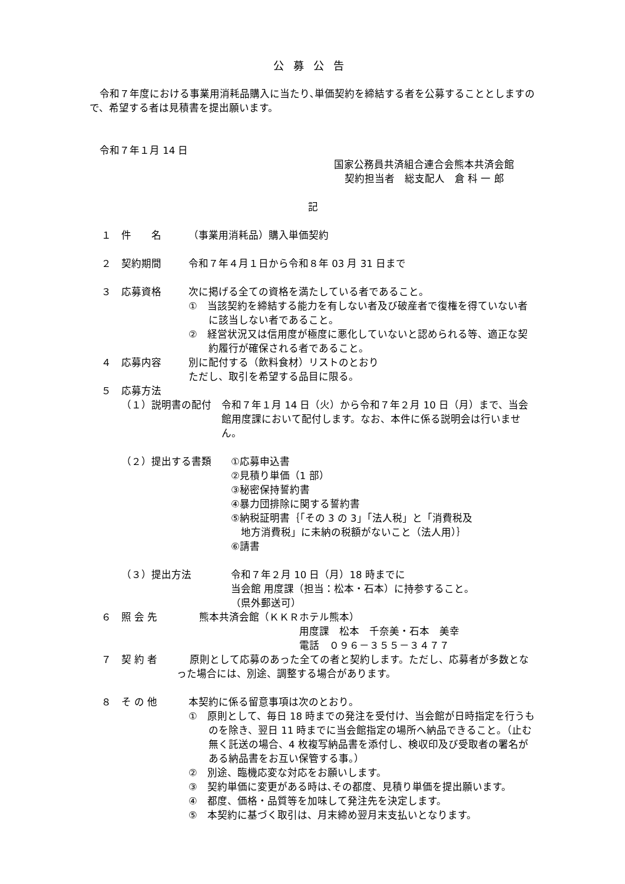公募公告
令和７年度における事業用消耗品購入に当たり､単価契約を締結する者を公募することとしますので、希望する者は見積書を提出願います。
令和７年１月 14 日
国家公務員共済組合連合会熊本共済会館
契約担当者　総支配人　倉 科 一 郎
記
１ 件　　名 （事業用消耗品）購入単価契約
２ 契約期間 令和７年４月１日から令和８年 03 月 31 日まで
３ 応募資格 次に掲げる全ての資格を満たしている者であること。
①　当該契約を締結する能力を有しない者及び破産者で復権を得ていない者に該当しない者であること。
②　経営状況又は信用度が極度に悪化していないと認められる等、適正な契約履行が確保される者であること。
４ 応募内容 別に配付する（飲料食材）リストのとおり
ただし、取引を希望する品目に限る。
５ 応募方法
（１）説明書の配付 令和７年１月 14 日（火）から令和７年２月 10 日（月）まで、当会館用度課において配付します。なお、本件に係る説明会は行いません。
（２）提出する書類 ①応募申込書
②見積り単価（1 部）
③秘密保持誓約書
④暴力団排除に関する誓約書
⑤納税証明書｛「その 3 の 3」「法人税」と「消費税及
　地方消費税」に未納の税額がないこと（法人用）｝
⑥請書
（３）提出方法 令和７年２月 10 日（月）18 時までに
当会館 用度課（担当：松本・石本）に持参すること。
（県外郵送可）
６ 照 会 先 熊本共済会館（ＫＫＲホテル熊本）
用度課　松本　千奈美・石本　美幸
電話　０９６－３５５－３４７７
７ 契 約 者　 原則として応募のあった全ての者と契約します。ただし、応募者が多数となった場合には、別途、調整する場合があります。
８ そ の 他 本契約に係る留意事項は次のとおり。
①　原則として、毎日 18 時までの発注を受付け、当会館が日時指定を行うものを除き、翌日 11 時までに当会館指定の場所へ納品できること。（止む無く託送の場合、4 枚複写納品書を添付し、検収印及び受取者の署名がある納品書をお互い保管する事。）
②　別途、臨機応変な対応をお願いします。
③　契約単価に変更がある時は､その都度、見積り単価を提出願います。
④　都度、価格・品質等を加味して発注先を決定します。
⑤　本契約に基づく取引は、月末締め翌月末支払いとなります。